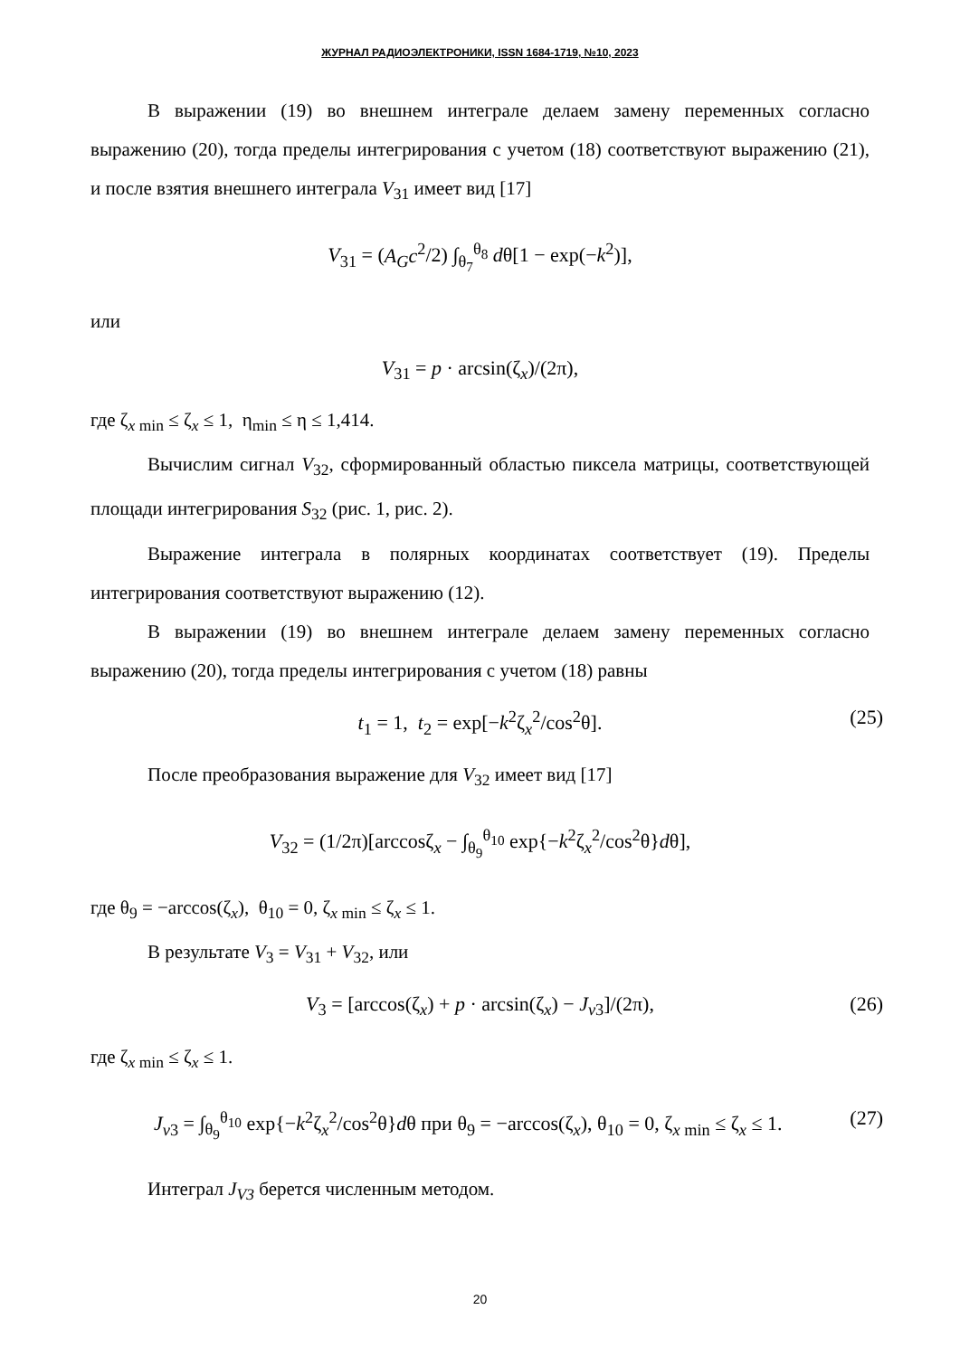ЖУРНАЛ РАДИОЭЛЕКТРОНИКИ, ISSN 1684-1719, №10, 2023
В выражении (19) во внешнем интеграле делаем замену переменных согласно выражению (20), тогда пределы интегрирования с учетом (18) соответствуют выражению (21), и после взятия внешнего интеграла V<sub>31</sub> имеет вид [17]
V<sub>31</sub> = (A<sub>G</sub>c<sup>2</sup>/2) ∫<sub>θ<sub>7</sub></sub><sup>θ<sub>8</sub></sup> dθ[1 − exp(−k<sup>2</sup>)],
или
V<sub>31</sub> = p · arcsin(ζ<sub>x</sub>)/(2π),
где ζ<sub>x min</sub> ≤ ζ<sub>x</sub> ≤ 1, η<sub>min</sub> ≤ η ≤ 1,414.
Вычислим сигнал V<sub>32</sub>, сформированный областью пиксела матрицы, соответствующей площади интегрирования S<sub>32</sub> (рис. 1, рис. 2).
Выражение интеграла в полярных координатах соответствует (19). Пределы интегрирования соответствуют выражению (12).
В выражении (19) во внешнем интеграле делаем замену переменных согласно выражению (20), тогда пределы интегрирования с учетом (18) равны
t<sub>1</sub> = 1, t<sub>2</sub> = exp[−k<sup>2</sup>ζ<sub>x</sub><sup>2</sup>/cos<sup>2</sup>θ]. (25)
После преобразования выражение для V<sub>32</sub> имеет вид [17]
V<sub>32</sub> = (1/2π)[arccosζ<sub>x</sub> − ∫<sub>θ<sub>9</sub></sub><sup>θ<sub>10</sub></sup> exp{−k<sup>2</sup>ζ<sub>x</sub><sup>2</sup>/cos<sup>2</sup>θ}dθ],
где θ<sub>9</sub> = −arccos(ζ<sub>x</sub>), θ<sub>10</sub> = 0, ζ<sub>x min</sub> ≤ ζ<sub>x</sub> ≤ 1.
В результате V<sub>3</sub> = V<sub>31</sub> + V<sub>32</sub>, или
V<sub>3</sub> = [arccos(ζ<sub>x</sub>) + p · arcsin(ζ<sub>x</sub>) − J<sub>v3</sub>]/(2π), (26)
где ζ<sub>x min</sub> ≤ ζ<sub>x</sub> ≤ 1.
J<sub>v3</sub> = ∫<sub>θ<sub>9</sub></sub><sup>θ<sub>10</sub></sup> exp{−k<sup>2</sup>ζ<sub>x</sub><sup>2</sup>/cos<sup>2</sup>θ}dθ при θ<sub>9</sub> = −arccos(ζ<sub>x</sub>), θ<sub>10</sub> = 0, ζ<sub>x min</sub> ≤ ζ<sub>x</sub> ≤ 1. (27)
Интеграл J<sub>V3</sub> берется численным методом.
20